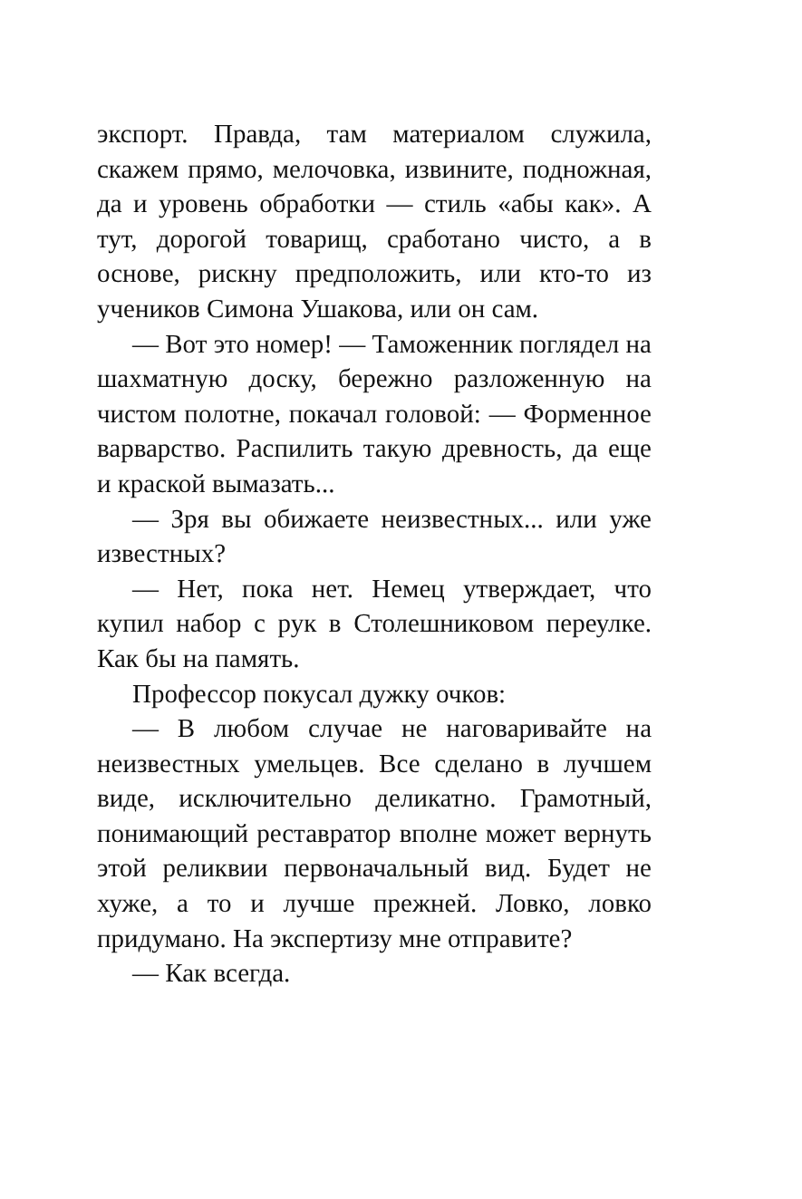экспорт. Правда, там материалом служила, скажем прямо, мелочовка, извините, подножная, да и уровень обработки — стиль «абы как». А тут, дорогой товарищ, сработано чисто, а в основе, рискну предположить, или кто-то из учеников Симона Ушакова, или он сам.
— Вот это номер! — Таможенник поглядел на шахматную доску, бережно разложенную на чистом полотне, покачал головой: — Форменное варварство. Распилить такую древность, да еще и краской вымазать...
— Зря вы обижаете неизвестных... или уже известных?
— Нет, пока нет. Немец утверждает, что купил набор с рук в Столешниковом переулке. Как бы на память.
Профессор покусал дужку очков:
— В любом случае не наговаривайте на неизвестных умельцев. Все сделано в лучшем виде, исключительно деликатно. Грамотный, понимающий реставратор вполне может вернуть этой реликвии первоначальный вид. Будет не хуже, а то и лучше прежней. Ловко, ловко придумано. На экспертизу мне отправите?
— Как всегда.